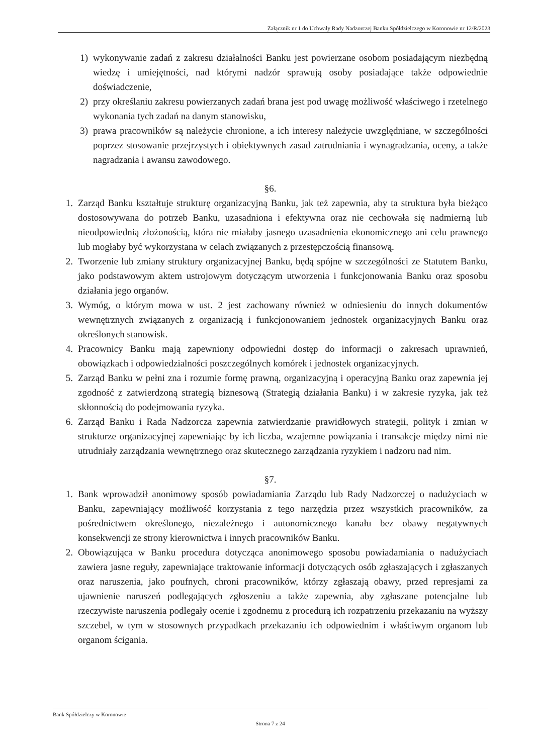Załącznik nr 1 do Uchwały Rady Nadzorczej Banku Spółdzielczego w Koronowie nr 12/R/2023
1) wykonywanie zadań z zakresu działalności Banku jest powierzane osobom posiadającym niezbędną wiedzę i umiejętności, nad którymi nadzór sprawują osoby posiadające także odpowiednie doświadczenie,
2) przy określaniu zakresu powierzanych zadań brana jest pod uwagę możliwość właściwego i rzetelnego wykonania tych zadań na danym stanowisku,
3) prawa pracowników są należycie chronione, a ich interesy należycie uwzględniane, w szczególności poprzez stosowanie przejrzystych i obiektywnych zasad zatrudniania i wynagradzania, oceny, a także nagradzania i awansu zawodowego.
§6.
1. Zarząd Banku kształtuje strukturę organizacyjną Banku, jak też zapewnia, aby ta struktura była bieżąco dostosowywana do potrzeb Banku, uzasadniona i efektywna oraz nie cechowała się nadmierną lub nieodpowiednią złożonością, która nie miałaby jasnego uzasadnienia ekonomicznego ani celu prawnego lub mogłaby być wykorzystana w celach związanych z przestępczością finansową.
2. Tworzenie lub zmiany struktury organizacyjnej Banku, będą spójne w szczególności ze Statutem Banku, jako podstawowym aktem ustrojowym dotyczącym utworzenia i funkcjonowania Banku oraz sposobu działania jego organów.
3. Wymóg, o którym mowa w ust. 2 jest zachowany również w odniesieniu do innych dokumentów wewnętrznych związanych z organizacją i funkcjonowaniem jednostek organizacyjnych Banku oraz określonych stanowisk.
4. Pracownicy Banku mają zapewniony odpowiedni dostęp do informacji o zakresach uprawnień, obowiązkach i odpowiedzialności poszczególnych komórek i jednostek organizacyjnych.
5. Zarząd Banku w pełni zna i rozumie formę prawną, organizacyjną i operacyjną Banku oraz zapewnia jej zgodność z zatwierdzoną strategią biznesową (Strategią działania Banku) i w zakresie ryzyka, jak też skłonnością do podejmowania ryzyka.
6. Zarząd Banku i Rada Nadzorcza zapewnia zatwierdzanie prawidłowych strategii, polityk i zmian w strukturze organizacyjnej zapewniając by ich liczba, wzajemne powiązania i transakcje między nimi nie utrudniały zarządzania wewnętrznego oraz skutecznego zarządzania ryzykiem i nadzoru nad nim.
§7.
1. Bank wprowadził anonimowy sposób powiadamiania Zarządu lub Rady Nadzorczej o nadużyciach w Banku, zapewniający możliwość korzystania z tego narzędzia przez wszystkich pracowników, za pośrednictwem określonego, niezależnego i autonomicznego kanału bez obawy negatywnych konsekwencji ze strony kierownictwa i innych pracowników Banku.
2. Obowiązująca w Banku procedura dotycząca anonimowego sposobu powiadamiania o nadużyciach zawiera jasne reguły, zapewniające traktowanie informacji dotyczących osób zgłaszających i zgłaszanych oraz naruszenia, jako poufnych, chroni pracowników, którzy zgłaszają obawy, przed represjami za ujawnienie naruszeń podlegających zgłoszeniu a także zapewnia, aby zgłaszane potencjalne lub rzeczywiste naruszenia podlegały ocenie i zgodnemu z procedurą ich rozpatrzeniu przekazaniu na wyższy szczebel, w tym w stosownych przypadkach przekazaniu ich odpowiednim i właściwym organom lub organom ścigania.
Bank Spółdzielczy w Koronowie
Strona 7 z 24